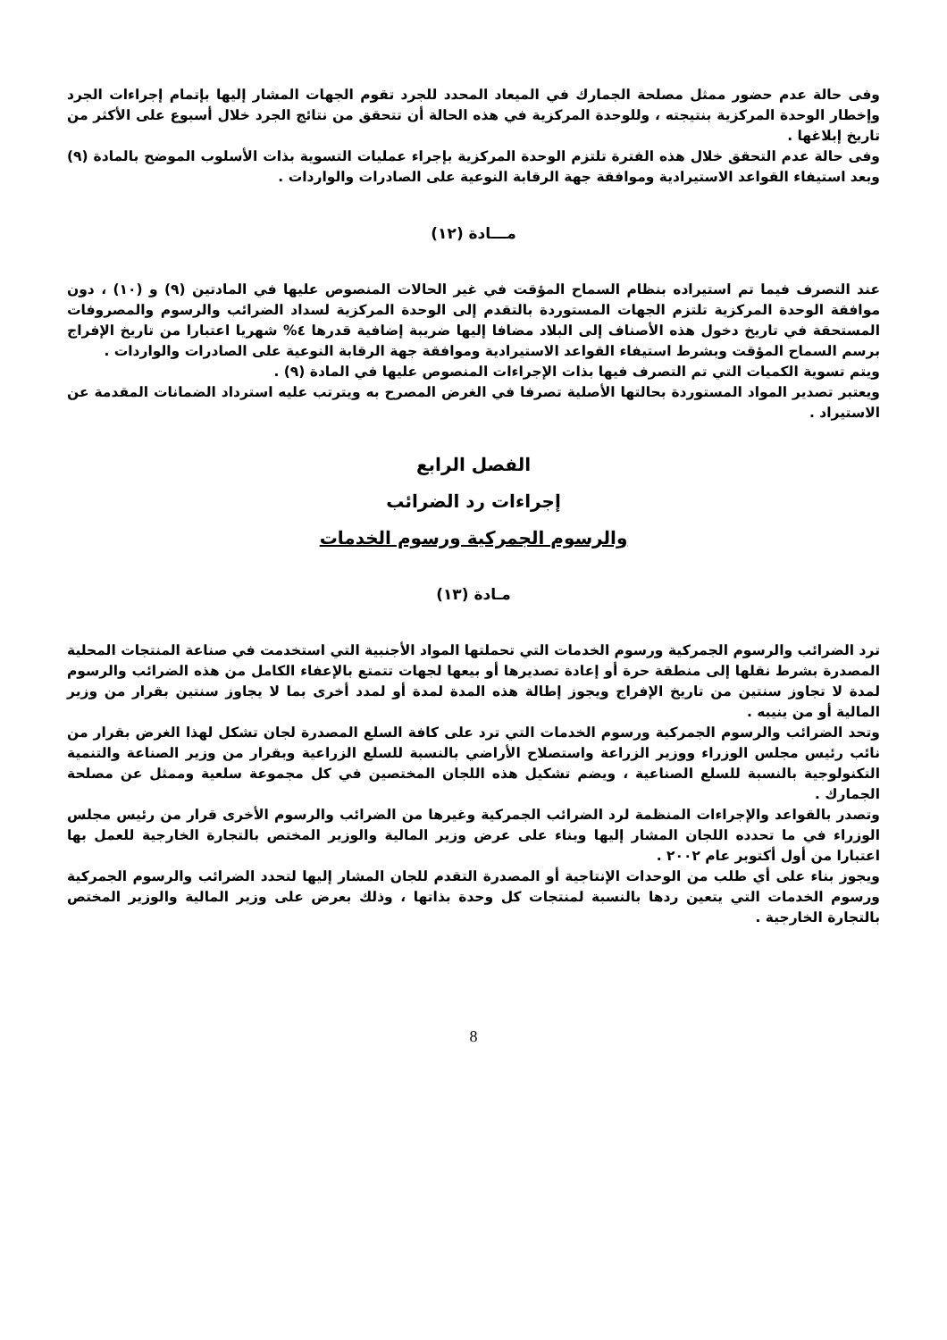وفى حالة عدم حضور ممثل مصلحة الجمارك في الميعاد المحدد للجرد تقوم الجهات المشار إليها بإتمام إجراءات الجرد وإخطار الوحدة المركزية بنتيجته ، وللوحدة المركزية في هذه الحالة أن تتحقق من نتائج الجرد خلال أسبوع على الأكثر من تاريخ إبلاغها .
وفى حالة عدم التحقق خلال هذه الفترة تلتزم الوحدة المركزية بإجراء عمليات التسوية بذات الأسلوب الموضح بالمادة (٩) وبعد استيفاء القواعد الاستيرادية وموافقة جهة الرقابة النوعية على الصادرات والواردات .
مـــادة (١٢)
عند التصرف فيما تم استيراده بنظام السماح المؤقت في غير الحالات المنصوص عليها في المادتين (٩) و (١٠) ، دون موافقة الوحدة المركزية تلتزم الجهات المستوردة بالتقدم إلى الوحدة المركزية لسداد الضرائب والرسوم والمصروفات المستحقة في تاريخ دخول هذه الأصناف إلى البلاد مضافا إليها ضريبة إضافية قدرها ٤% شهريا اعتبارا من تاريخ الإفراج برسم السماح المؤقت وبشرط استيفاء القواعد الاستيرادية وموافقة جهة الرقابة النوعية على الصادرات والواردات .
ويتم تسوية الكميات التي تم التصرف فيها بذات الإجراءات المنصوص عليها في المادة (٩) .
ويعتبر تصدير المواد المستوردة بحالتها الأصلية تصرفا في الغرض المصرح به ويترتب عليه استرداد الضمانات المقدمة عن الاستيراد .
الفصل الرابع
إجراءات رد الضرائب
والرسوم الجمركية ورسوم الخدمات
مـادة (١٣)
ترد الضرائب والرسوم الجمركية ورسوم الخدمات التي تحملتها المواد الأجنبية التي استخدمت في صناعة المنتجات المحلية المصدرة بشرط نقلها إلى منطقة حرة أو إعادة تصديرها أو بيعها لجهات تتمتع بالإعفاء الكامل من هذه الضرائب والرسوم لمدة لا تجاوز سنتين من تاريخ الإفراج ويجوز إطالة هذه المدة لمدة أو لمدد أخرى بما لا يجاوز سنتين بقرار من وزير المالية أو من ينيبه .
وتحد الضرائب والرسوم الجمركية ورسوم الخدمات التي ترد على كافة السلع المصدرة لجان تشكل لهذا الغرض بقرار من نائب رئيس مجلس الوزراء ووزير الزراعة واستصلاح الأراضي بالنسبة للسلع الزراعية وبقرار من وزير الصناعة والتنمية التكنولوجية بالنسبة للسلع الصناعية ، ويضم تشكيل هذه اللجان المختصين في كل مجموعة سلعية وممثل عن مصلحة الجمارك .
وتصدر بالقواعد والإجراءات المنظمة لرد الضرائب الجمركية وغيرها من الضرائب والرسوم الأخرى قرار من رئيس مجلس الوزراء في ما تحدده اللجان المشار إليها وبناء على عرض وزير المالية والوزير المختص بالتجارة الخارجية للعمل بها اعتبارا من أول أكتوبر عام ٢٠٠٢ .
ويجوز بناء على أي طلب من الوحدات الإنتاجية أو المصدرة التقدم للجان المشار إليها لتحدد الضرائب والرسوم الجمركية ورسوم الخدمات التي يتعين ردها بالنسبة لمنتجات كل وحدة بذاتها ، وذلك بعرض على وزير المالية والوزير المختص بالتجارة الخارجية .
8